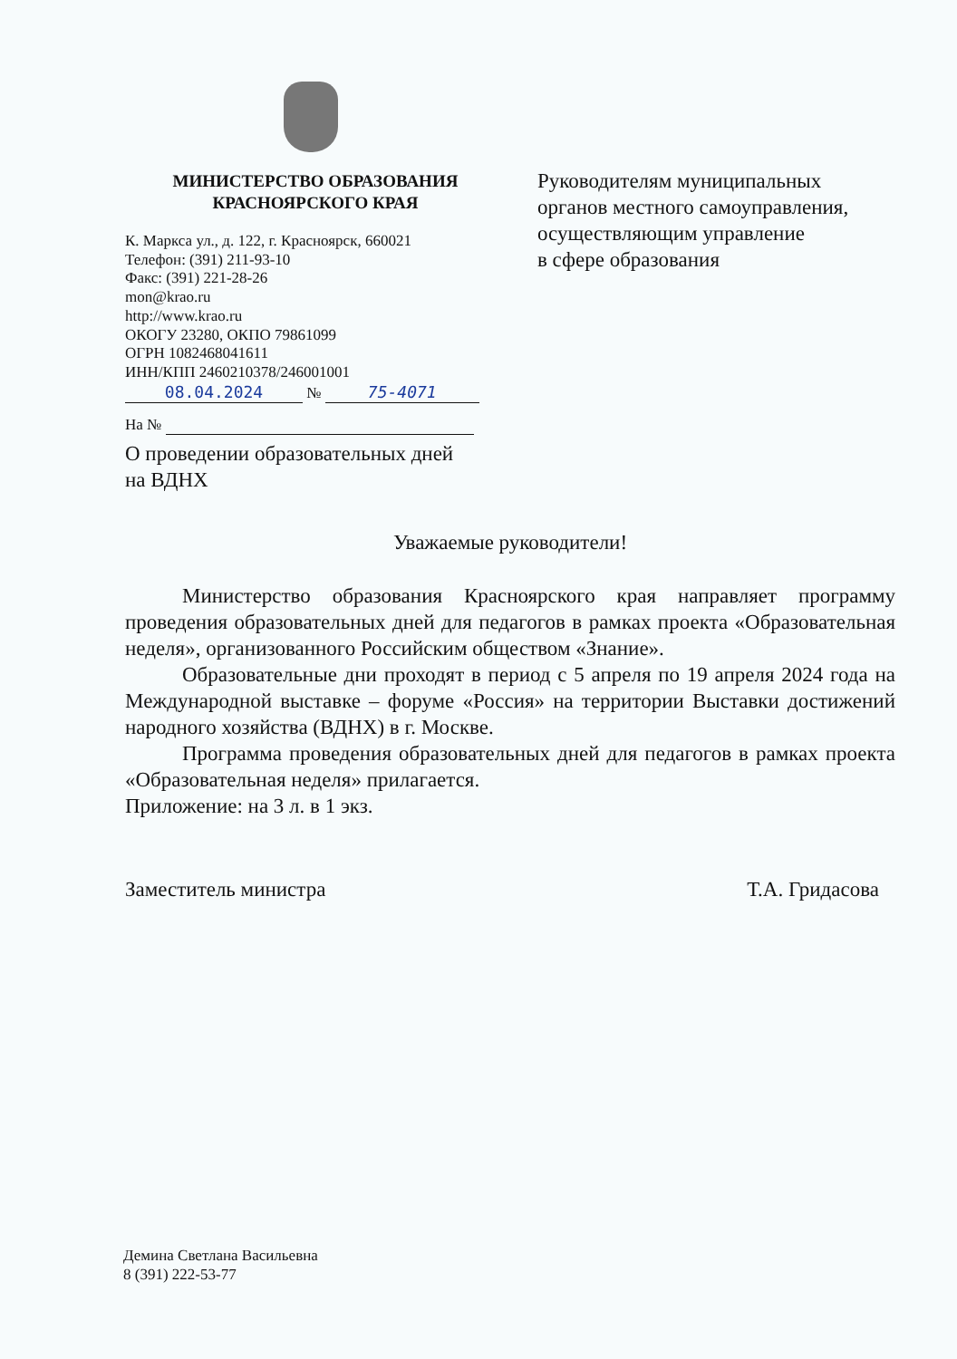МИНИСТЕРСТВО ОБРАЗОВАНИЯ
КРАСНОЯРСКОГО КРАЯ
К. Маркса ул., д. 122, г. Красноярск, 660021
Телефон: (391) 211-93-10
Факс: (391) 221-28-26
mon@krao.ru
http://www.krao.ru
ОКОГУ 23280, ОКПО 79861099
ОГРН 1082468041611
ИНН/КПП 2460210378/246001001
08.04.2024 № 75-4071
На №
О проведении образовательных дней
на ВДНХ
Руководителям муниципальных
органов местного самоуправления,
осуществляющим управление
в сфере образования
Уважаемые руководители!
Министерство образования Красноярского края направляет программу проведения образовательных дней для педагогов в рамках проекта «Образовательная неделя», организованного Российским обществом «Знание».
Образовательные дни проходят в период с 5 апреля по 19 апреля 2024 года на Международной выставке – форуме «Россия» на территории Выставки достижений народного хозяйства (ВДНХ) в г. Москве.
Программа проведения образовательных дней для педагогов в рамках проекта «Образовательная неделя» прилагается.
Приложение: на 3 л. в 1 экз.
Заместитель министра Т.А. Гридасова
Демина Светлана Васильевна
8 (391) 222-53-77